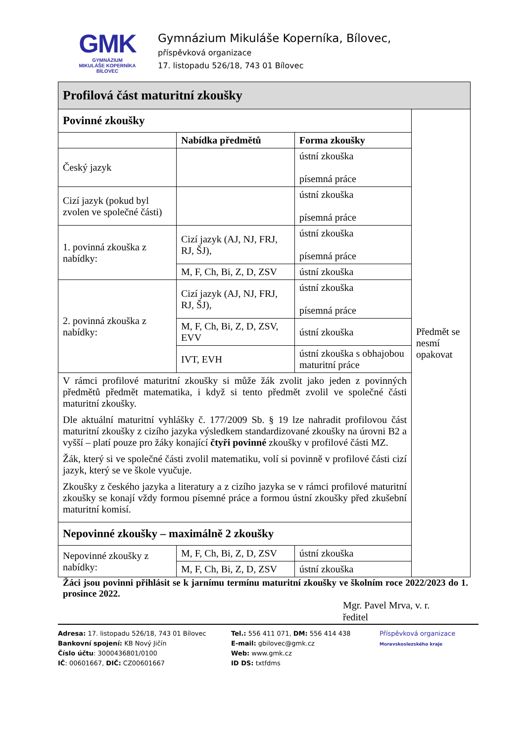GMK
GYMNÁZIUM
MIKULÁŠE KOPERNÍKA
BÍLOVEC
Gymnázium Mikuláše Koperníka, Bílovec,
příspěvková organizace
17. listopadu 526/18, 743 01 Bílovec
| Profilová část maturitní zkoušky | | | |
| Povinné zkoušky | | | Předmět se nesmí opakovat |
| | Nabídka předmětů | Forma zkoušky | |
| Český jazyk | | ústní zkouška písemná práce | |
| Cizí jazyk (pokud byl zvolen ve společné části) | | ústní zkouška písemná práce | |
| 1. povinná zkouška z nabídky: | Cizí jazyk (AJ, NJ, FRJ, RJ, ŠJ), | ústní zkouška písemná práce | |
| | M, F, Ch, Bi, Z, D, ZSV | ústní zkouška | |
| 2. povinná zkouška z nabídky: | Cizí jazyk (AJ, NJ, FRJ, RJ, ŠJ), | ústní zkouška písemná práce | |
| | M, F, Ch, Bi, Z, D, ZSV, EVV | ústní zkouška | |
| | IVT, EVH | ústní zkouška s obhajobou maturitní práce | |
| V rámci profilové maturitní zkoušky si může žák zvolit jako jeden z povinných předmětů předmět matematika, i když si tento předmět zvolil ve společné části maturitní zkoušky. Dle aktuální maturitní vyhlášky č. 177/2009 Sb. § 19 lze nahradit profilovou část maturitní zkoušky z cizího jazyka výsledkem standardizované zkoušky na úrovni B2 a vyšší – platí pouze pro žáky konající čtyři povinné zkoušky v profilové části MZ. Žák, který si ve společné části zvolil matematiku, volí si povinně v profilové části cizí jazyk, který se ve škole vyučuje. Zkoušky z českého jazyka a literatury a z cizího jazyka se v rámci profilové maturitní zkoušky se konají vždy formou písemné práce a formou ústní zkoušky před zkušební maturitní komisí. | | | |
| Nepovinné zkoušky – maximálně 2 zkoušky | | | |
| Nepovinné zkoušky z nabídky: | M, F, Ch, Bi, Z, D, ZSV | ústní zkouška | |
| | M, F, Ch, Bi, Z, D, ZSV | ústní zkouška | |
Žáci jsou povinni přihlásit se k jarnímu termínu maturitní zkoušky ve školním roce 2022/2023 do 1. prosince 2022.
Mgr. Pavel Mrva, v. r.
ředitel
Adresa: 17. listopadu 526/18, 743 01 Bílovec
Bankovní spojení: KB Nový Jičín
Číslo účtu: 3000436801/0100
IČ: 00601667, DIČ: CZ00601667
Tel.: 556 411 071, DM: 556 414 438
E-mail: gbilovec@gmk.cz
Web: www.gmk.cz
ID DS: txtfdms
Příspěvková organizace
Moravskoslezského kraje